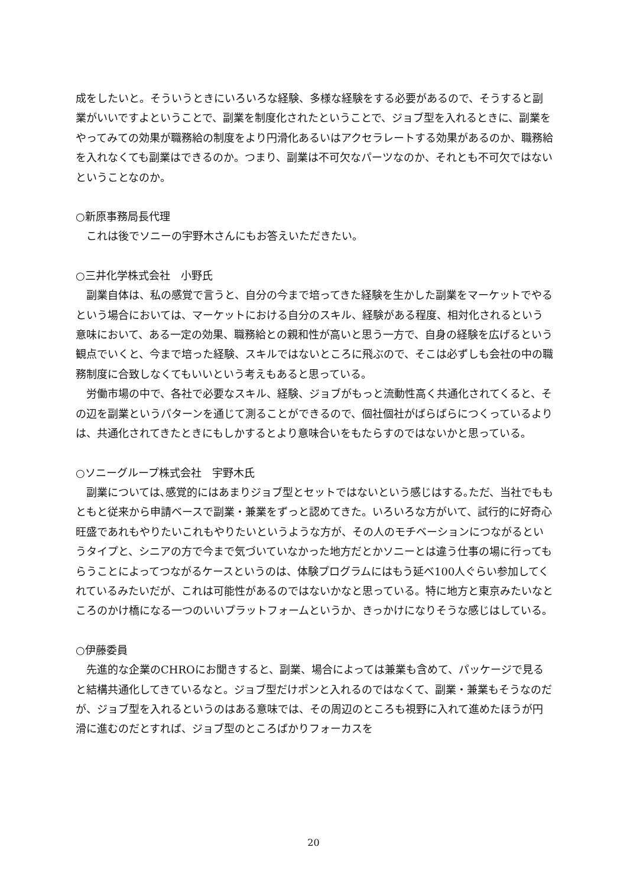成をしたいと。そういうときにいろいろな経験、多様な経験をする必要があるので、そうすると副業がいいですよということで、副業を制度化されたということで、ジョブ型を入れるときに、副業をやってみての効果が職務給の制度をより円滑化あるいはアクセラレートする効果があるのか、職務給を入れなくても副業はできるのか。つまり、副業は不可欠なパーツなのか、それとも不可欠ではないということなのか。
○新原事務局長代理
　これは後でソニーの宇野木さんにもお答えいただきたい。
○三井化学株式会社　小野氏
　副業自体は、私の感覚で言うと、自分の今まで培ってきた経験を生かした副業をマーケットでやるという場合においては、マーケットにおける自分のスキル、経験がある程度、相対化されるという意味において、ある一定の効果、職務給との親和性が高いと思う一方で、自身の経験を広げるという観点でいくと、今まで培った経験、スキルではないところに飛ぶので、そこは必ずしも会社の中の職務制度に合致しなくてもいいという考えもあると思っている。
　労働市場の中で、各社で必要なスキル、経験、ジョブがもっと流動性高く共通化されてくると、その辺を副業というパターンを通じて測ることができるので、個社個社がばらばらにつくっているよりは、共通化されてきたときにもしかするとより意味合いをもたらすのではないかと思っている。
○ソニーグループ株式会社　宇野木氏
　副業については､感覚的にはあまりジョブ型とセットではないという感じはする｡ただ、当社でももともと従来から申請ベースで副業・兼業をずっと認めてきた。いろいろな方がいて、試行的に好奇心旺盛であれもやりたいこれもやりたいというような方が、その人のモチベーションにつながるというタイプと、シニアの方で今まで気づいていなかった地方だとかソニーとは違う仕事の場に行ってもらうことによってつながるケースというのは、体験プログラムにはもう延べ100人ぐらい参加してくれているみたいだが、これは可能性があるのではないかなと思っている。特に地方と東京みたいなところのかけ橋になる一つのいいプラットフォームというか、きっかけになりそうな感じはしている。
○伊藤委員
　先進的な企業のCHROにお聞きすると、副業、場合によっては兼業も含めて、パッケージで見ると結構共通化してきているなと。ジョブ型だけポンと入れるのではなくて、副業・兼業もそうなのだが、ジョブ型を入れるというのはある意味では、その周辺のところも視野に入れて進めたほうが円滑に進むのだとすれば、ジョブ型のところばかりフォーカスを
20